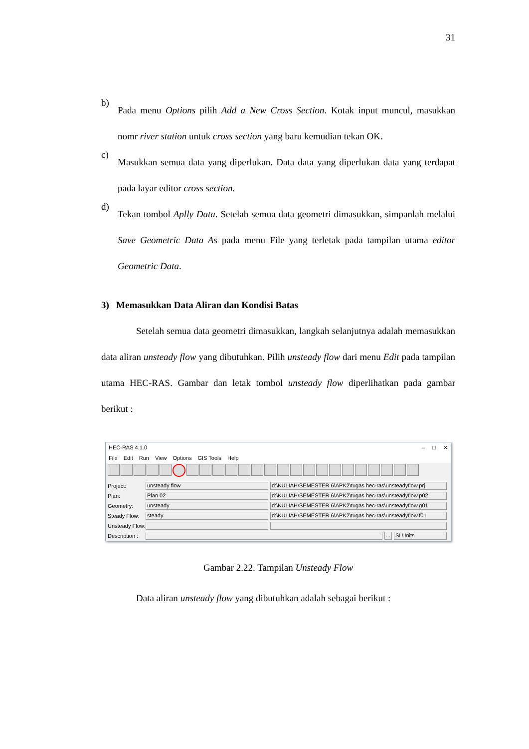31
b)
Pada menu Options pilih Add a New Cross Section. Kotak input muncul, masukkan nomr river station untuk cross section yang baru kemudian tekan OK.
c)
Masukkan semua data yang diperlukan. Data data yang diperlukan data yang terdapat pada layar editor cross section.
d)
Tekan tombol Aplly Data. Setelah semua data geometri dimasukkan, simpanlah melalui Save Geometric Data As pada menu File yang terletak pada tampilan utama editor Geometric Data.
3) Memasukkan Data Aliran dan Kondisi Batas
Setelah semua data geometri dimasukkan, langkah selanjutnya adalah memasukkan data aliran unsteady flow yang dibutuhkan. Pilih unsteady flow dari menu Edit pada tampilan utama HEC-RAS. Gambar dan letak tombol unsteady flow diperlihatkan pada gambar berikut :
HEC-RAS 4.1.0 – □ ✕
File Edit Run View Options GIS Tools Help
Project: unsteady flow d:\KULIAH\SEMESTER 6\APK2\tugas hec-ras\unsteadyflow.prj
Plan: Plan 02 d:\KULIAH\SEMESTER 6\APK2\tugas hec-ras\unsteadyflow.p02
Geometry: unsteady d:\KULIAH\SEMESTER 6\APK2\tugas hec-ras\unsteadyflow.g01
Steady Flow: steady d:\KULIAH\SEMESTER 6\APK2\tugas hec-ras\unsteadyflow.f01
Unsteady Flow:
Description : ... SI Units
Gambar 2.22. Tampilan Unsteady Flow
Data aliran unsteady flow yang dibutuhkan adalah sebagai berikut :